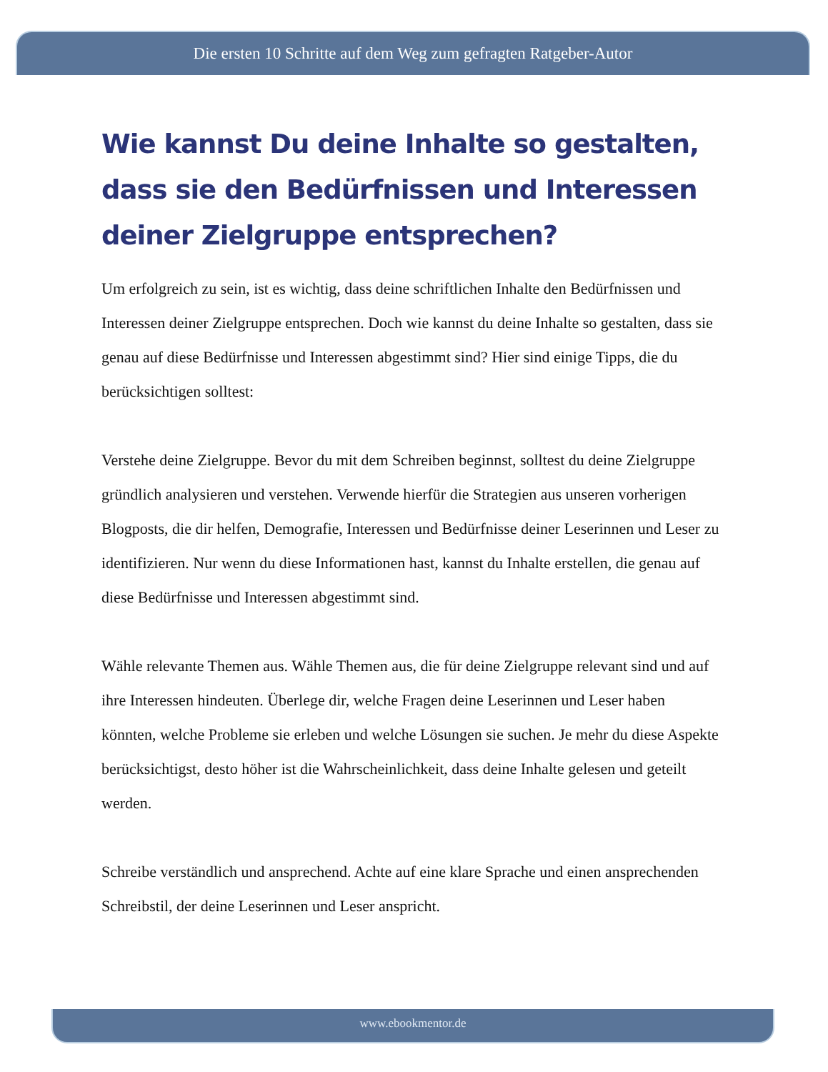Die ersten 10 Schritte auf dem Weg zum gefragten Ratgeber-Autor
Wie kannst Du deine Inhalte so gestalten, dass sie den Bedürfnissen und Interessen deiner Zielgruppe entsprechen?
Um erfolgreich zu sein, ist es wichtig, dass deine schriftlichen Inhalte den Bedürfnissen und Interessen deiner Zielgruppe entsprechen. Doch wie kannst du deine Inhalte so gestalten, dass sie genau auf diese Bedürfnisse und Interessen abgestimmt sind? Hier sind einige Tipps, die du berücksichtigen solltest:
Verstehe deine Zielgruppe. Bevor du mit dem Schreiben beginnst, solltest du deine Zielgruppe gründlich analysieren und verstehen. Verwende hierfür die Strategien aus unseren vorherigen Blogposts, die dir helfen, Demografie, Interessen und Bedürfnisse deiner Leserinnen und Leser zu identifizieren. Nur wenn du diese Informationen hast, kannst du Inhalte erstellen, die genau auf diese Bedürfnisse und Interessen abgestimmt sind.
Wähle relevante Themen aus. Wähle Themen aus, die für deine Zielgruppe relevant sind und auf ihre Interessen hindeuten. Überlege dir, welche Fragen deine Leserinnen und Leser haben könnten, welche Probleme sie erleben und welche Lösungen sie suchen. Je mehr du diese Aspekte berücksichtigst, desto höher ist die Wahrscheinlichkeit, dass deine Inhalte gelesen und geteilt werden.
Schreibe verständlich und ansprechend. Achte auf eine klare Sprache und einen ansprechenden Schreibstil, der deine Leserinnen und Leser anspricht.
www.ebookmentor.de